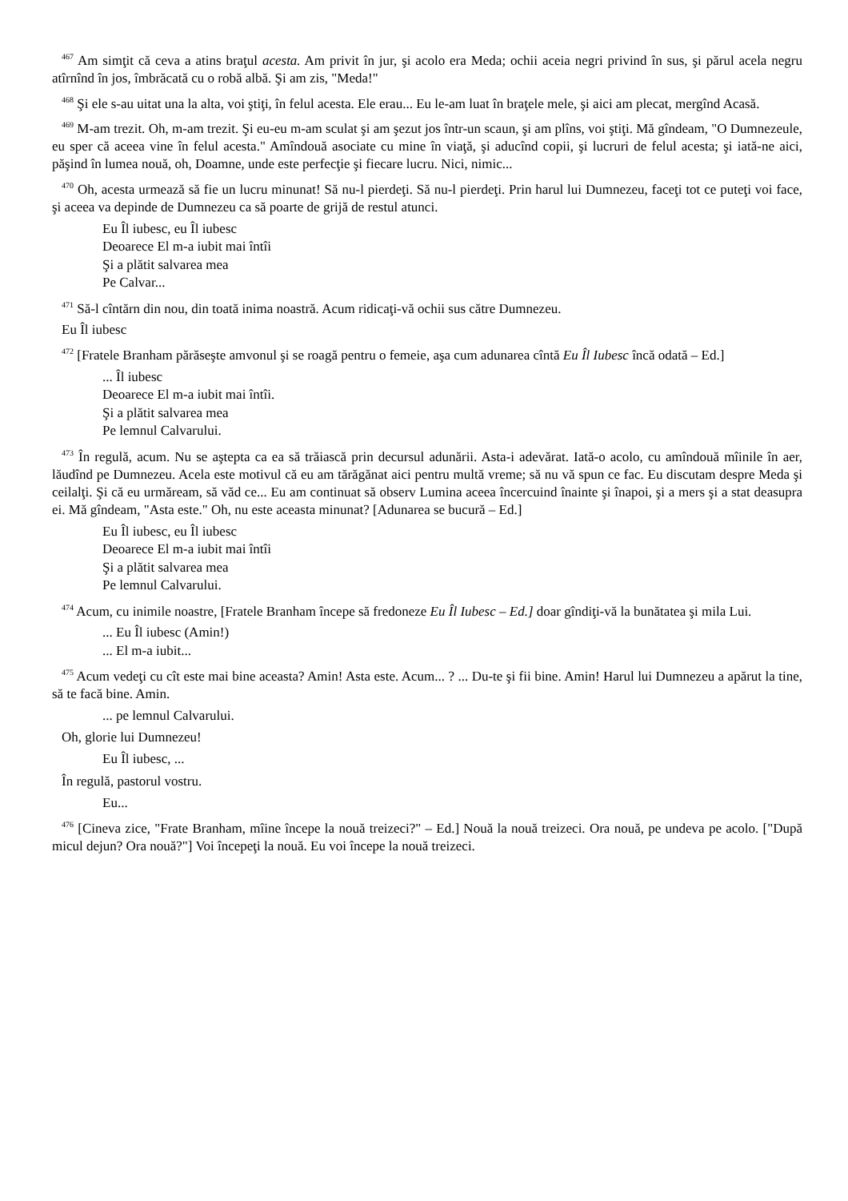<sup>467</sup> Am simţit că ceva a atins braţul acesta. Am privit în jur, şi acolo era Meda; ochii aceia negri privind în sus, şi părul acela negru atîrnînd în jos, îmbrăcată cu o robă albă. Şi am zis, "Meda!"
<sup>468</sup> Şi ele s-au uitat una la alta, voi ştiţi, în felul acesta. Ele erau... Eu le-am luat în braţele mele, şi aici am plecat, mergînd Acasă.
<sup>469</sup> M-am trezit. Oh, m-am trezit. Şi eu-eu m-am sculat şi am şezut jos într-un scaun, şi am plîns, voi ştiţi. Mă gîndeam, "O Dumnezeule, eu sper că aceea vine în felul acesta." Amîndouă asociate cu mine în viaţă, şi aducînd copii, şi lucruri de felul acesta; şi iată-ne aici, păşind în lumea nouă, oh, Doamne, unde este perfecţie şi fiecare lucru. Nici, nimic...
<sup>470</sup> Oh, acesta urmează să fie un lucru minunat! Să nu-l pierdeţi. Să nu-l pierdeţi. Prin harul lui Dumnezeu, faceţi tot ce puteţi voi face, şi aceea va depinde de Dumnezeu ca să poarte de grijă de restul atunci.
Eu Îl iubesc, eu Îl iubesc
Deoarece El m-a iubit mai întîi
Şi a plătit salvarea mea
Pe Calvar...
<sup>471</sup> Să-l cîntărn din nou, din toată inima noastră. Acum ridicaţi-vă ochii sus către Dumnezeu.
Eu Îl iubesc
<sup>472</sup> [Fratele Branham părăseşte amvonul şi se roagă pentru o femeie, aşa cum adunarea cîntă Eu Îl Iubesc încă odată – Ed.]
... Îl iubesc
Deoarece El m-a iubit mai întîi.
Şi a plătit salvarea mea
Pe lemnul Calvarului.
<sup>473</sup> În regulă, acum. Nu se aştepta ca ea să trăiască prin decursul adunării. Asta-i adevărat. Iată-o acolo, cu amîndouă mîinile în aer, lăudînd pe Dumnezeu. Acela este motivul că eu am tărăgănat aici pentru multă vreme; să nu vă spun ce fac. Eu discutam despre Meda şi ceilalţi. Şi că eu urmăream, să văd ce... Eu am continuat să observ Lumina aceea încercuind înainte şi înapoi, şi a mers şi a stat deasupra ei. Mă gîndeam, "Asta este." Oh, nu este aceasta minunat? [Adunarea se bucură – Ed.]
Eu Îl iubesc, eu Îl iubesc
Deoarece El m-a iubit mai întîi
Şi a plătit salvarea mea
Pe lemnul Calvarului.
<sup>474</sup> Acum, cu inimile noastre, [Fratele Branham începe să fredoneze Eu Îl Iubesc – Ed.] doar gîndiţi-vă la bunătatea şi mila Lui.
... Eu Îl iubesc (Amin!)
... El m-a iubit...
<sup>475</sup> Acum vedeţi cu cît este mai bine aceasta? Amin! Asta este. Acum... ? ... Du-te şi fii bine. Amin! Harul lui Dumnezeu a apărut la tine, să te facă bine. Amin.
... pe lemnul Calvarului.
Oh, glorie lui Dumnezeu!
Eu Îl iubesc, ...
În regulă, pastorul vostru.
Eu...
<sup>476</sup> [Cineva zice, "Frate Branham, mîine începe la nouă treizeci?" – Ed.] Nouă la nouă treizeci. Ora nouă, pe undeva pe acolo. ["După micul dejun? Ora nouă?"] Voi începeţi la nouă. Eu voi începe la nouă treizeci.